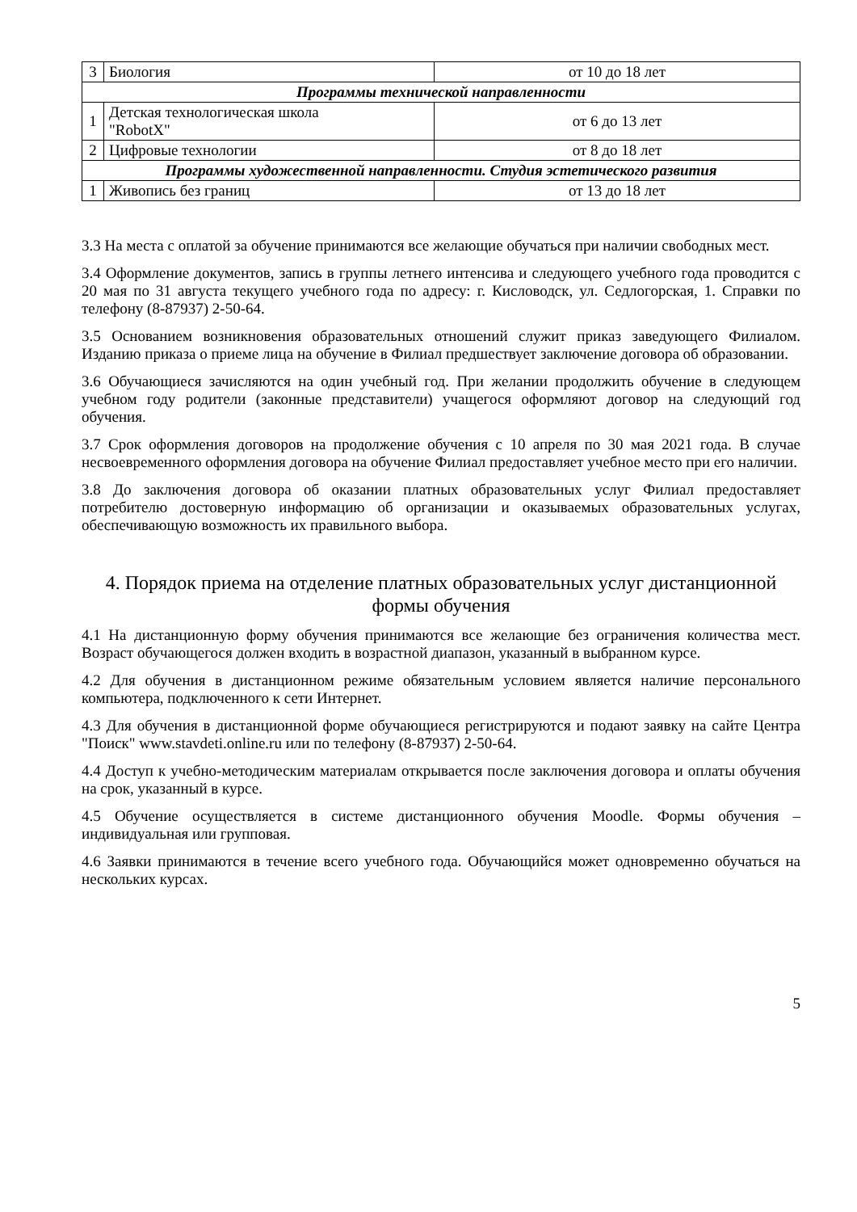| 3 | Биология | от 10 до 18 лет |
| Программы технической направленности | | |
| 1 | Детская технологическая школа "RobotX" | от 6 до 13 лет |
| 2 | Цифровые технологии | от 8 до 18 лет |
| Программы художественной направленности. Студия эстетического развития | | |
| 1 | Живопись без границ | от 13 до 18 лет |
3.3 На места с оплатой за обучение принимаются все желающие обучаться при наличии свободных мест.
3.4 Оформление документов, запись в группы летнего интенсива и следующего учебного года проводится с 20 мая по 31 августа текущего учебного года по адресу: г. Кисловодск, ул. Седлогорская, 1. Справки по телефону (8-87937) 2-50-64.
3.5 Основанием возникновения образовательных отношений служит приказ заведующего Филиалом. Изданию приказа о приеме лица на обучение в Филиал предшествует заключение договора об образовании.
3.6 Обучающиеся зачисляются на один учебный год. При желании продолжить обучение в следующем учебном году родители (законные представители) учащегося оформляют договор на следующий год обучения.
3.7 Срок оформления договоров на продолжение обучения с 10 апреля по 30 мая 2021 года. В случае несвоевременного оформления договора на обучение Филиал предоставляет учебное место при его наличии.
3.8 До заключения договора об оказании платных образовательных услуг Филиал предоставляет потребителю достоверную информацию об организации и оказываемых образовательных услугах, обеспечивающую возможность их правильного выбора.
4. Порядок приема на отделение платных образовательных услуг дистанционной формы обучения
4.1 На дистанционную форму обучения принимаются все желающие без ограничения количества мест. Возраст обучающегося должен входить в возрастной диапазон, указанный в выбранном курсе.
4.2 Для обучения в дистанционном режиме обязательным условием является наличие персонального компьютера, подключенного к сети Интернет.
4.3 Для обучения в дистанционной форме обучающиеся регистрируются и подают заявку на сайте Центра "Поиск" www.stavdeti.online.ru или по телефону (8-87937) 2-50-64.
4.4 Доступ к учебно-методическим материалам открывается после заключения договора и оплаты обучения на срок, указанный в курсе.
4.5 Обучение осуществляется в системе дистанционного обучения Moodle. Формы обучения – индивидуальная или групповая.
4.6 Заявки принимаются в течение всего учебного года. Обучающийся может одновременно обучаться на нескольких курсах.
5